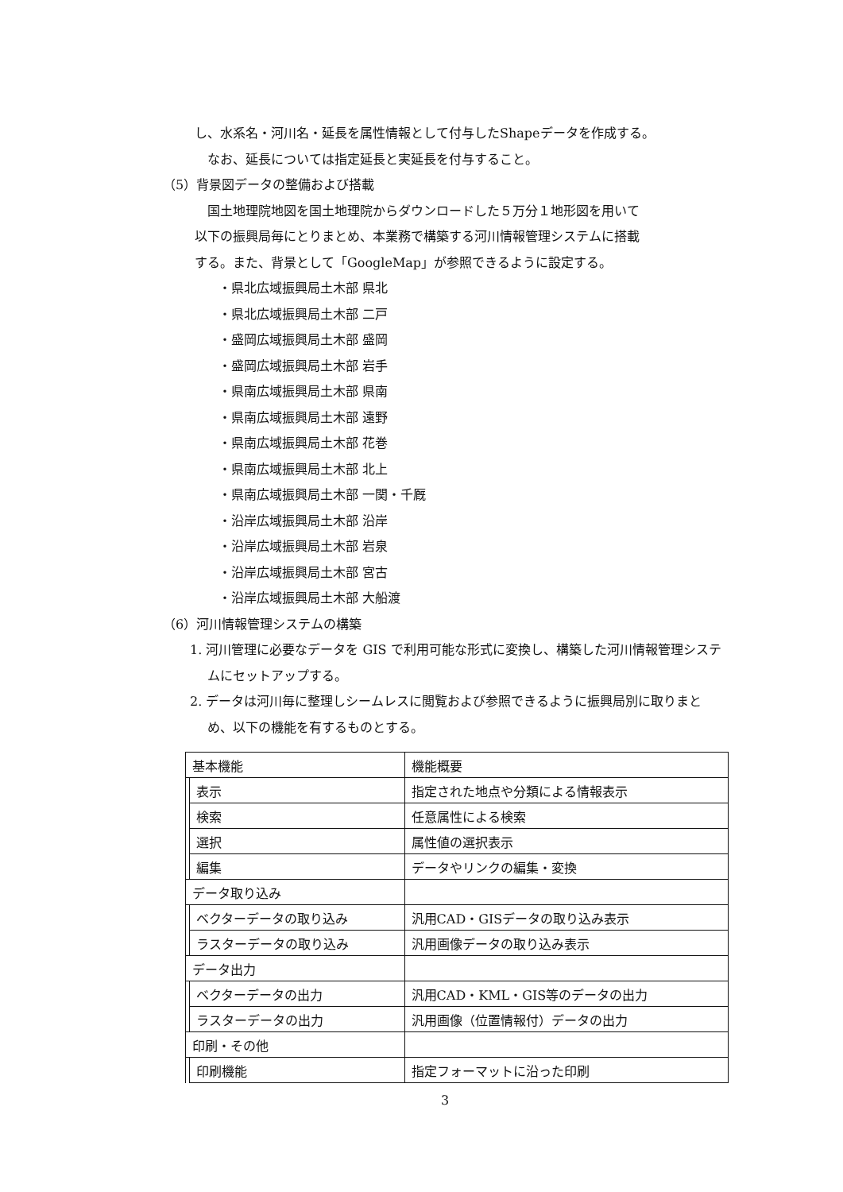し、水系名・河川名・延長を属性情報として付与したShapeデータを作成する。
なお、延長については指定延長と実延長を付与すること。
（5）背景図データの整備および搭載
国土地理院地図を国土地理院からダウンロードした５万分１地形図を用いて
以下の振興局毎にとりまとめ、本業務で構築する河川情報管理システムに搭載
する。また、背景として「GoogleMap」が参照できるように設定する。
・県北広域振興局土木部 県北
・県北広域振興局土木部 二戸
・盛岡広域振興局土木部 盛岡
・盛岡広域振興局土木部 岩手
・県南広域振興局土木部 県南
・県南広域振興局土木部 遠野
・県南広域振興局土木部 花巻
・県南広域振興局土木部 北上
・県南広域振興局土木部 一関・千厩
・沿岸広域振興局土木部 沿岸
・沿岸広域振興局土木部 岩泉
・沿岸広域振興局土木部 宮古
・沿岸広域振興局土木部 大船渡
（6）河川情報管理システムの構築
1. 河川管理に必要なデータを GIS で利用可能な形式に変換し、構築した河川情報管理システムにセットアップする。
2. データは河川毎に整理しシームレスに閲覧および参照できるように振興局別に取りまとめ、以下の機能を有するものとする。
| 基本機能 | | 機能概要 |
| | 表示 | 指定された地点や分類による情報表示 |
| | 検索 | 任意属性による検索 |
| | 選択 | 属性値の選択表示 |
| | 編集 | データやリンクの編集・変換 |
| データ取り込み | | |
| | ベクターデータの取り込み | 汎用CAD・GISデータの取り込み表示 |
| | ラスターデータの取り込み | 汎用画像データの取り込み表示 |
| データ出力 | | |
| | ベクターデータの出力 | 汎用CAD・KML・GIS等のデータの出力 |
| | ラスターデータの出力 | 汎用画像（位置情報付）データの出力 |
| 印刷・その他 | | |
| | 印刷機能 | 指定フォーマットに沿った印刷 |
3